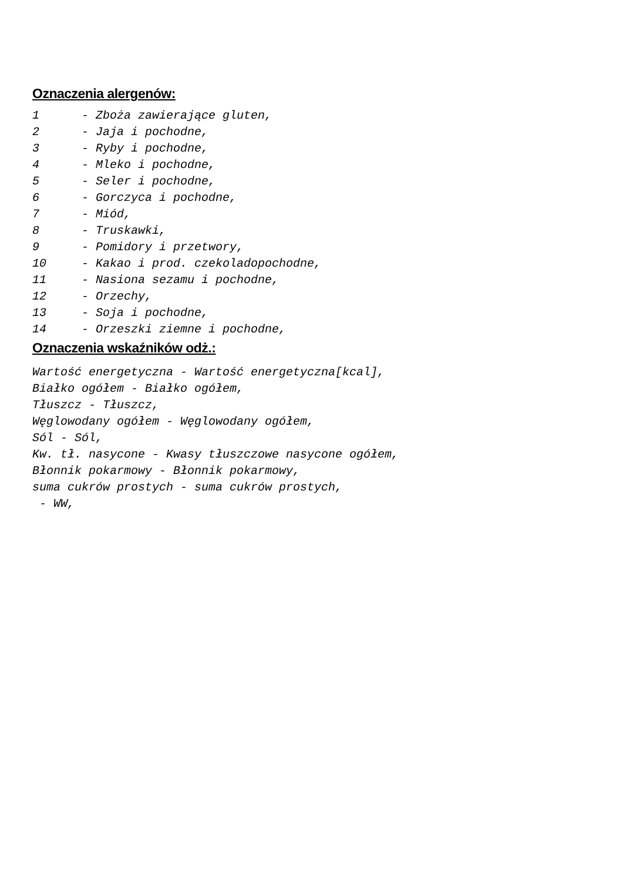Oznaczenia alergenów:
1 - Zboża zawierające gluten, 2 - Jaja i pochodne, 3 - Ryby i pochodne, 4 - Mleko i pochodne, 5 - Seler i pochodne, 6 - Gorczyca i pochodne, 7 - Miód, 8 - Truskawki, 9 - Pomidory i przetwory, 10 - Kakao i prod. czekoladopochodne, 11 - Nasiona sezamu i pochodne, 12 - Orzechy, 13 - Soja i pochodne, 14 - Orzeszki ziemne i pochodne,
Oznaczenia wskaźników odż.:
Wartość energetyczna - Wartość energetyczna[kcal], Białko ogółem - Białko ogółem, Tłuszcz - Tłuszcz, Węglowodany ogółem - Węglowodany ogółem, Sól - Sól, Kw. tł. nasycone - Kwasy tłuszczowe nasycone ogółem, Błonnik pokarmowy - Błonnik pokarmowy, suma cukrów prostych - suma cukrów prostych, - WW,